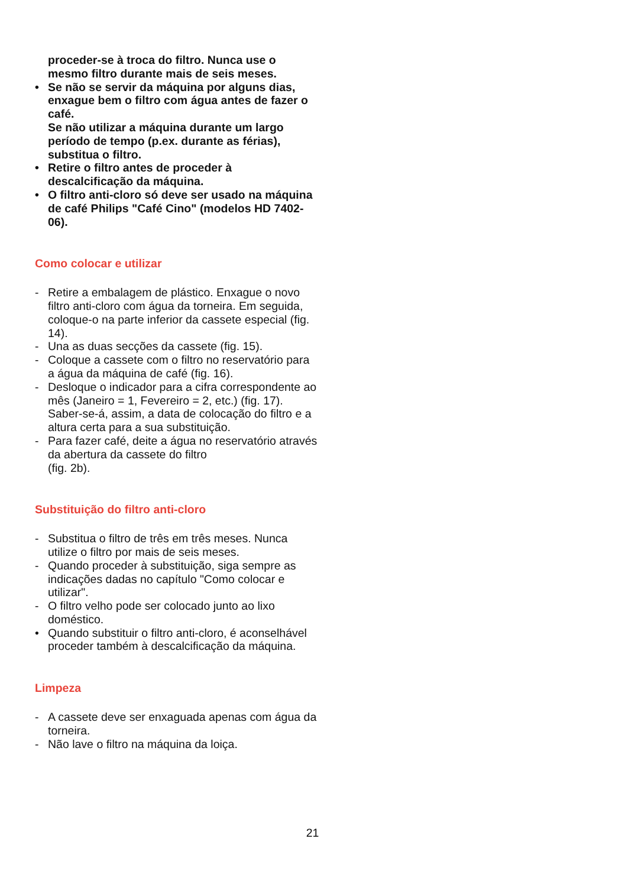proceder-se à troca do filtro. Nunca use o mesmo filtro durante mais de seis meses.
• Se não se servir da máquina por alguns dias, enxague bem o filtro com água antes de fazer o café.
Se não utilizar a máquina durante um largo período de tempo (p.ex. durante as férias), substitua o filtro.
• Retire o filtro antes de proceder à descalcificação da máquina.
• O filtro anti-cloro só deve ser usado na máquina de café Philips "Café Cino" (modelos HD 7402-06).
Como colocar e utilizar
- Retire a embalagem de plástico. Enxague o novo filtro anti-cloro com água da torneira. Em seguida, coloque-o na parte inferior da cassete especial (fig. 14).
- Una as duas secções da cassete (fig. 15).
- Coloque a cassete com o filtro no reservatório para a água da máquina de café (fig. 16).
- Desloque o indicador para a cifra correspondente ao mês (Janeiro = 1, Fevereiro = 2, etc.) (fig. 17).
Saber-se-á, assim, a data de colocação do filtro e a altura certa para a sua substituição.
- Para fazer café, deite a água no reservatório através da abertura da cassete do filtro
(fig. 2b).
Substituição do filtro anti-cloro
- Substitua o filtro de três em três meses. Nunca utilize o filtro por mais de seis meses.
- Quando proceder à substituição, siga sempre as indicações dadas no capítulo "Como colocar e utilizar".
- O filtro velho pode ser colocado junto ao lixo doméstico.
• Quando substituir o filtro anti-cloro, é aconselhável proceder também à descalcificação da máquina.
Limpeza
- A cassete deve ser enxaguada apenas com água da torneira.
- Não lave o filtro na máquina da loiça.
21